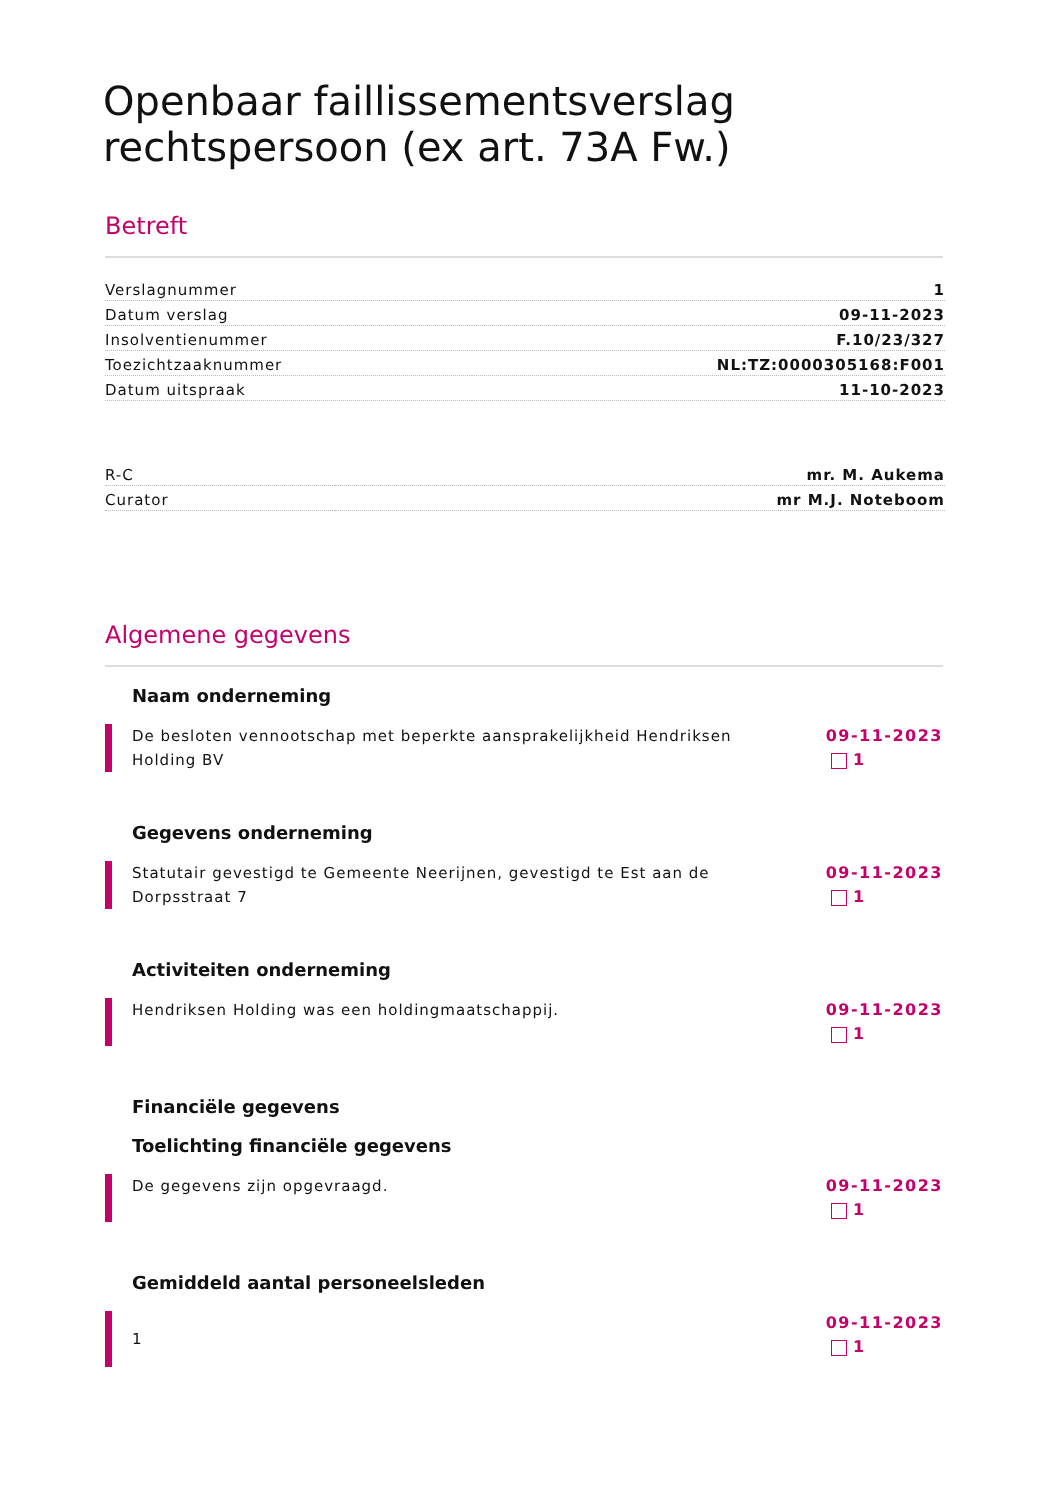Openbaar faillissementsverslag rechtspersoon (ex art. 73A Fw.)
Betreft
| Verslagnummer | 1 |
| Datum verslag | 09-11-2023 |
| Insolventienummer | F.10/23/327 |
| Toezichtzaaknummer | NL:TZ:0000305168:F001 |
| Datum uitspraak | 11-10-2023 |
| R-C | mr. M. Aukema |
| Curator | mr M.J. Noteboom |
Algemene gegevens
Naam onderneming
De besloten vennootschap met beperkte aansprakelijkheid Hendriksen Holding BV
09-11-2023
1
Gegevens onderneming
Statutair gevestigd te Gemeente Neerijnen, gevestigd te Est aan de Dorpsstraat 7
09-11-2023
1
Activiteiten onderneming
Hendriksen Holding was een holdingmaatschappij.
09-11-2023
1
Financiële gegevens
Toelichting financiële gegevens
De gegevens zijn opgevraagd. 09-11-2023
1
Gemiddeld aantal personeelsleden
1
09-11-2023
1